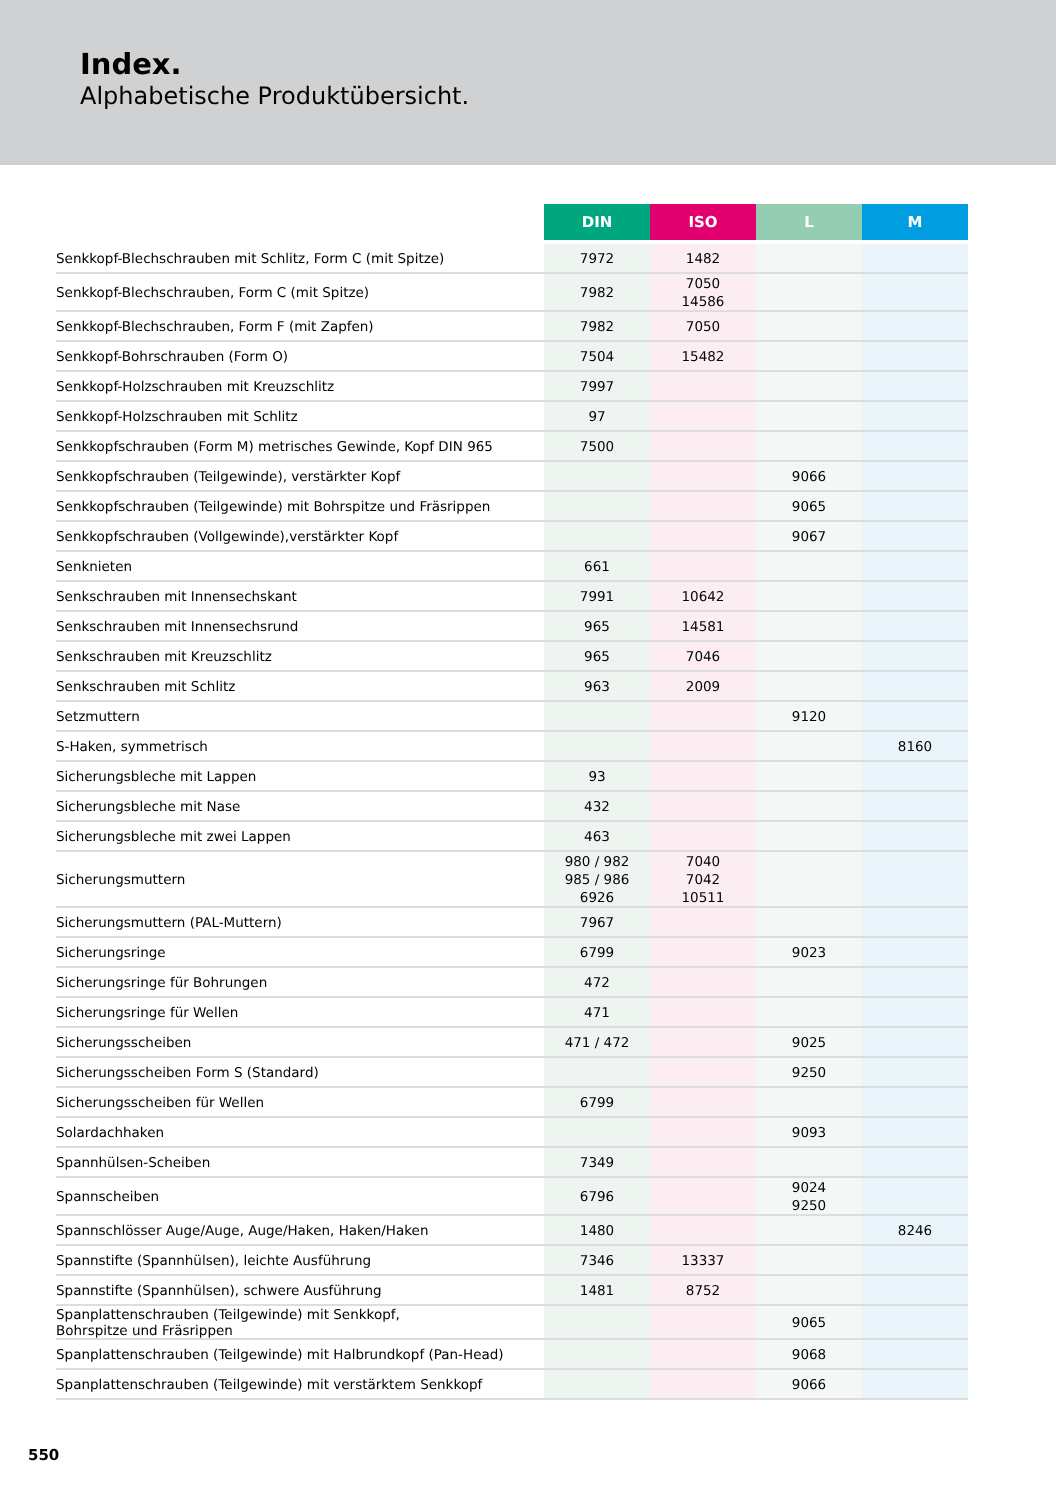Index.
Alphabetische Produktübersicht.
| | DIN | ISO | L | M |
| --- | --- | --- | --- | --- |
| Senkkopf-Blechschrauben mit Schlitz, Form C (mit Spitze) | 7972 | 1482 | | |
| Senkkopf-Blechschrauben, Form C (mit Spitze) | 7982 | 7050 14586 | | |
| Senkkopf-Blechschrauben, Form F (mit Zapfen) | 7982 | 7050 | | |
| Senkkopf-Bohrschrauben (Form O) | 7504 | 15482 | | |
| Senkkopf-Holzschrauben mit Kreuzschlitz | 7997 | | | |
| Senkkopf-Holzschrauben mit Schlitz | 97 | | | |
| Senkkopfschrauben (Form M) metrisches Gewinde, Kopf DIN 965 | 7500 | | | |
| Senkkopfschrauben (Teilgewinde), verstärkter Kopf | | | 9066 | |
| Senkkopfschrauben (Teilgewinde) mit Bohrspitze und Fräsrippen | | | 9065 | |
| Senkkopfschrauben (Vollgewinde),verstärkter Kopf | | | 9067 | |
| Senknieten | 661 | | | |
| Senkschrauben mit Innensechskant | 7991 | 10642 | | |
| Senkschrauben mit Innensechsrund | 965 | 14581 | | |
| Senkschrauben mit Kreuzschlitz | 965 | 7046 | | |
| Senkschrauben mit Schlitz | 963 | 2009 | | |
| Setzmuttern | | | 9120 | |
| S-Haken, symmetrisch | | | | 8160 |
| Sicherungsbleche mit Lappen | 93 | | | |
| Sicherungsbleche mit Nase | 432 | | | |
| Sicherungsbleche mit zwei Lappen | 463 | | | |
| Sicherungsmuttern | 980 / 982 985 / 986 6926 | 7040 7042 10511 | | |
| Sicherungsmuttern (PAL-Muttern) | 7967 | | | |
| Sicherungsringe | 6799 | | 9023 | |
| Sicherungsringe für Bohrungen | 472 | | | |
| Sicherungsringe für Wellen | 471 | | | |
| Sicherungsscheiben | 471 / 472 | | 9025 | |
| Sicherungsscheiben Form S (Standard) | | | 9250 | |
| Sicherungsscheiben für Wellen | 6799 | | | |
| Solardachhaken | | | 9093 | |
| Spannhülsen-Scheiben | 7349 | | | |
| Spannscheiben | 6796 | | 9024 9250 | |
| Spannschlösser Auge/Auge, Auge/Haken, Haken/Haken | 1480 | | | 8246 |
| Spannstifte (Spannhülsen), leichte Ausführung | 7346 | 13337 | | |
| Spannstifte (Spannhülsen), schwere Ausführung | 1481 | 8752 | | |
| Spanplattenschrauben (Teilgewinde) mit Senkkopf, Bohrspitze und Fräsrippen | | | 9065 | |
| Spanplattenschrauben (Teilgewinde) mit Halbrundkopf (Pan-Head) | | | 9068 | |
| Spanplattenschrauben (Teilgewinde) mit verstärktem Senkkopf | | | 9066 | |
550